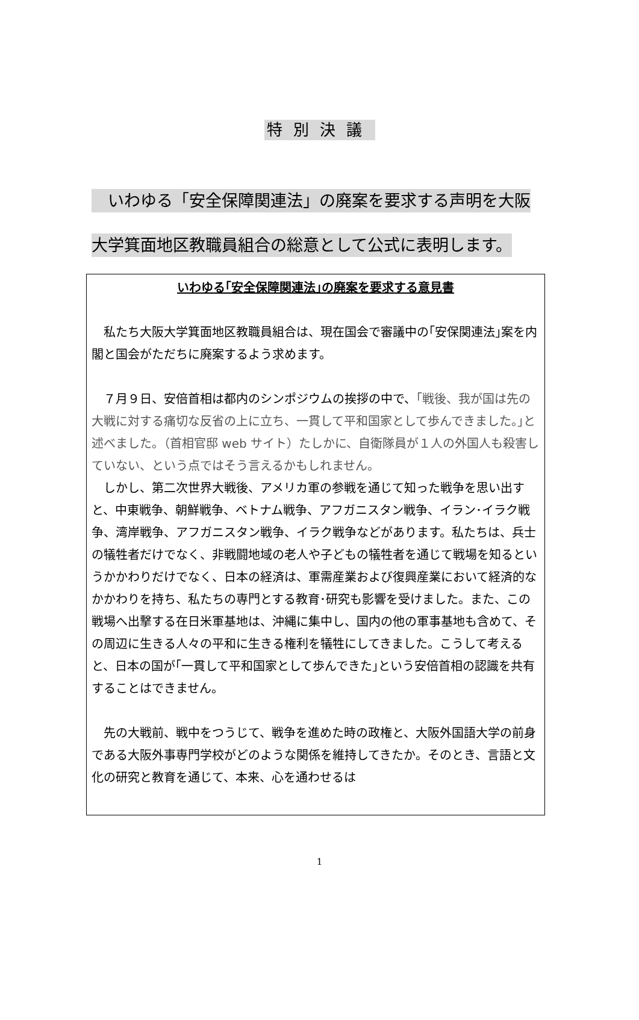特別決議
　いわゆる「安全保障関連法」の廃案を要求する声明を大阪
大学箕面地区教職員組合の総意として公式に表明します。
いわゆる｢安全保障関連法｣の廃案を要求する意見書
　私たち大阪大学箕面地区教職員組合は、現在国会で審議中の｢安保関連法｣案を内閣と国会がただちに廃案するよう求めます。
　７月９日、安倍首相は都内のシンポジウムの挨拶の中で、｢戦後、我が国は先の大戦に対する痛切な反省の上に立ち、一貫して平和国家として歩んできました。｣と述べました。（首相官邸 web サイト）たしかに、自衛隊員が１人の外国人も殺害していない、という点ではそう言えるかもしれません。
　しかし、第二次世界大戦後、アメリカ軍の参戦を通じて知った戦争を思い出すと、中東戦争、朝鮮戦争、ベトナム戦争、アフガニスタン戦争、イラン･イラク戦争、湾岸戦争、アフガニスタン戦争、イラク戦争などがあります。私たちは、兵士の犠牲者だけでなく、非戦闘地域の老人や子どもの犠牲者を通じて戦場を知るというかかわりだけでなく、日本の経済は、軍需産業および復興産業において経済的なかかわりを持ち、私たちの専門とする教育･研究も影響を受けました。また、この戦場へ出撃する在日米軍基地は、沖縄に集中し、国内の他の軍事基地も含めて、その周辺に生きる人々の平和に生きる権利を犠牲にしてきました。こうして考えると、日本の国が｢一貫して平和国家として歩んできた｣という安倍首相の認識を共有することはできません。
　先の大戦前、戦中をつうじて、戦争を進めた時の政権と、大阪外国語大学の前身である大阪外事専門学校がどのような関係を維持してきたか。そのとき、言語と文化の研究と教育を通じて、本来、心を通わせるは
1